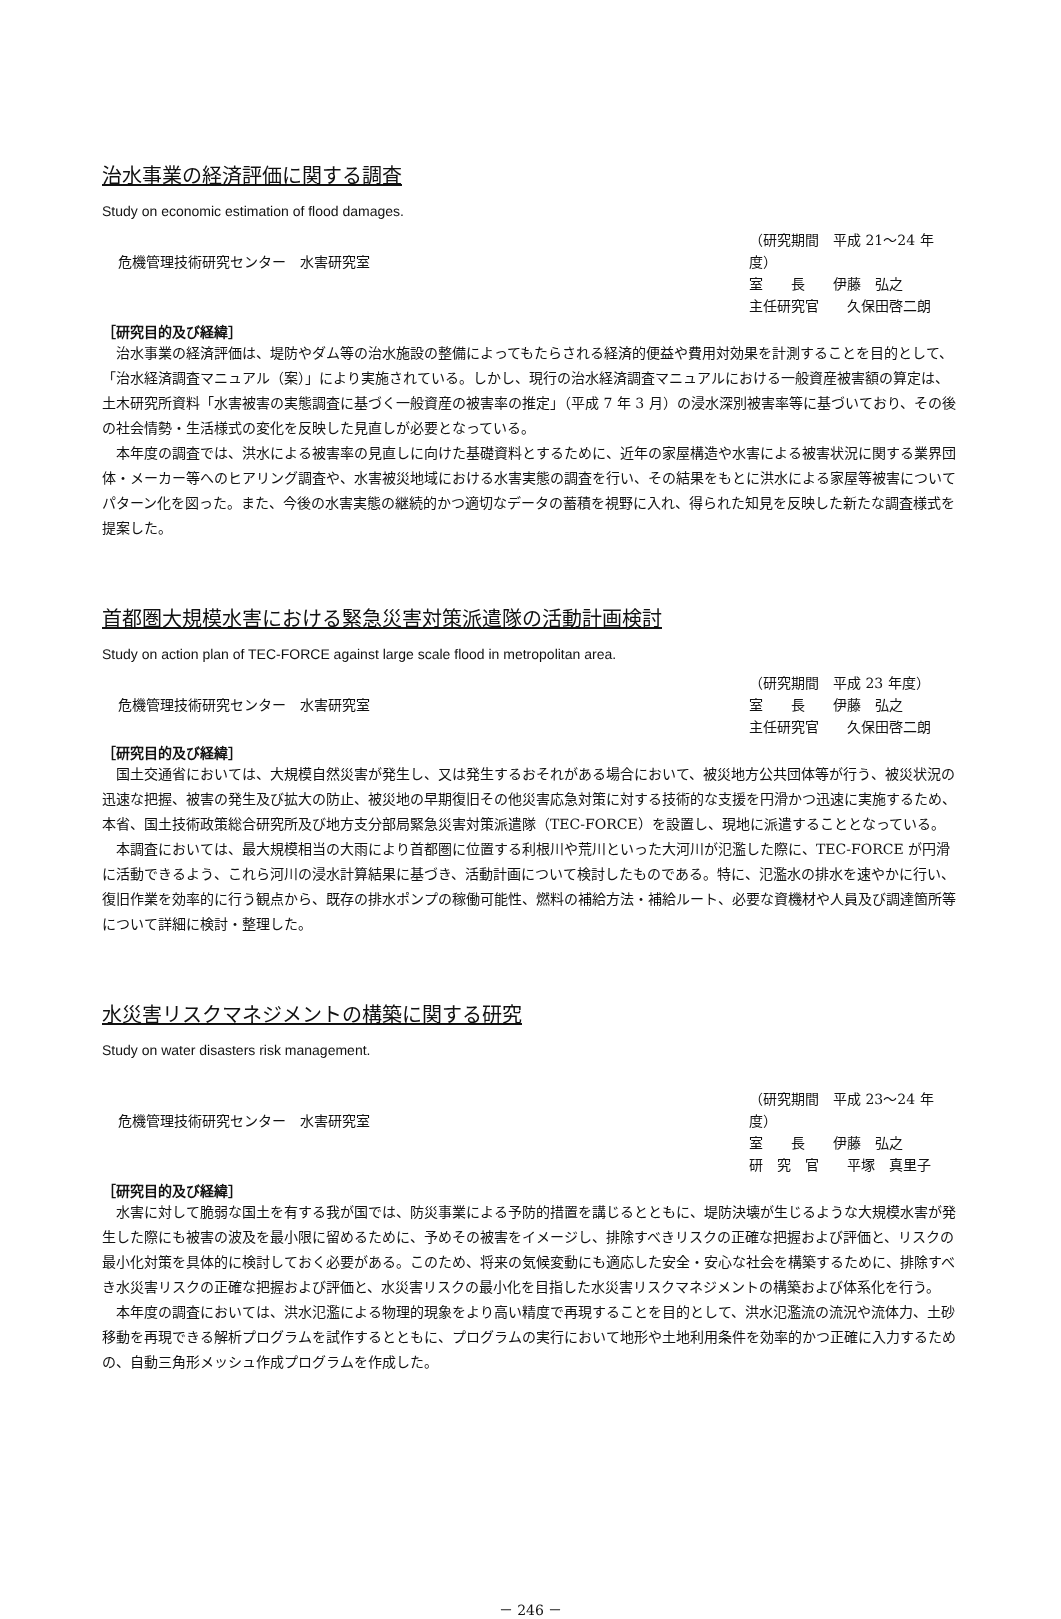治水事業の経済評価に関する調査
Study on economic estimation of flood damages.
危機管理技術研究センター　水害研究室
（研究期間　平成 21～24 年度）
室　　長　　伊藤　弘之
主任研究官　　久保田啓二朗
［研究目的及び経緯］
治水事業の経済評価は、堤防やダム等の治水施設の整備によってもたらされる経済的便益や費用対効果を計測することを目的として、「治水経済調査マニュアル（案）」により実施されている。しかし、現行の治水経済調査マニュアルにおける一般資産被害額の算定は、土木研究所資料「水害被害の実態調査に基づく一般資産の被害率の推定」（平成 7 年 3 月）の浸水深別被害率等に基づいており、その後の社会情勢・生活様式の変化を反映した見直しが必要となっている。
本年度の調査では、洪水による被害率の見直しに向けた基礎資料とするために、近年の家屋構造や水害による被害状況に関する業界団体・メーカー等へのヒアリング調査や、水害被災地域における水害実態の調査を行い、その結果をもとに洪水による家屋等被害についてパターン化を図った。また、今後の水害実態の継続的かつ適切なデータの蓄積を視野に入れ、得られた知見を反映した新たな調査様式を提案した。
首都圏大規模水害における緊急災害対策派遣隊の活動計画検討
Study on action plan of TEC-FORCE against large scale flood in metropolitan area.
危機管理技術研究センター　水害研究室
（研究期間　平成 23 年度）
室　　長　　伊藤　弘之
主任研究官　　久保田啓二朗
［研究目的及び経緯］
国土交通省においては、大規模自然災害が発生し、又は発生するおそれがある場合において、被災地方公共団体等が行う、被災状況の迅速な把握、被害の発生及び拡大の防止、被災地の早期復旧その他災害応急対策に対する技術的な支援を円滑かつ迅速に実施するため、本省、国土技術政策総合研究所及び地方支分部局緊急災害対策派遣隊（TEC-FORCE）を設置し、現地に派遣することとなっている。
本調査においては、最大規模相当の大雨により首都圏に位置する利根川や荒川といった大河川が氾濫した際に、TEC-FORCE が円滑に活動できるよう、これら河川の浸水計算結果に基づき、活動計画について検討したものである。特に、氾濫水の排水を速やかに行い、復旧作業を効率的に行う観点から、既存の排水ポンプの稼働可能性、燃料の補給方法・補給ルート、必要な資機材や人員及び調達箇所等について詳細に検討・整理した。
水災害リスクマネジメントの構築に関する研究
Study on water disasters risk management.
危機管理技術研究センター　水害研究室
（研究期間　平成 23～24 年度）
室　　長　　伊藤　弘之
研　究　官　　平塚　真里子
［研究目的及び経緯］
水害に対して脆弱な国土を有する我が国では、防災事業による予防的措置を講じるとともに、堤防決壊が生じるような大規模水害が発生した際にも被害の波及を最小限に留めるために、予めその被害をイメージし、排除すべきリスクの正確な把握および評価と、リスクの最小化対策を具体的に検討しておく必要がある。このため、将来の気候変動にも適応した安全・安心な社会を構築するために、排除すべき水災害リスクの正確な把握および評価と、水災害リスクの最小化を目指した水災害リスクマネジメントの構築および体系化を行う。
本年度の調査においては、洪水氾濫による物理的現象をより高い精度で再現することを目的として、洪水氾濫流の流況や流体力、土砂移動を再現できる解析プログラムを試作するとともに、プログラムの実行において地形や土地利用条件を効率的かつ正確に入力するための、自動三角形メッシュ作成プログラムを作成した。
－ 246 －